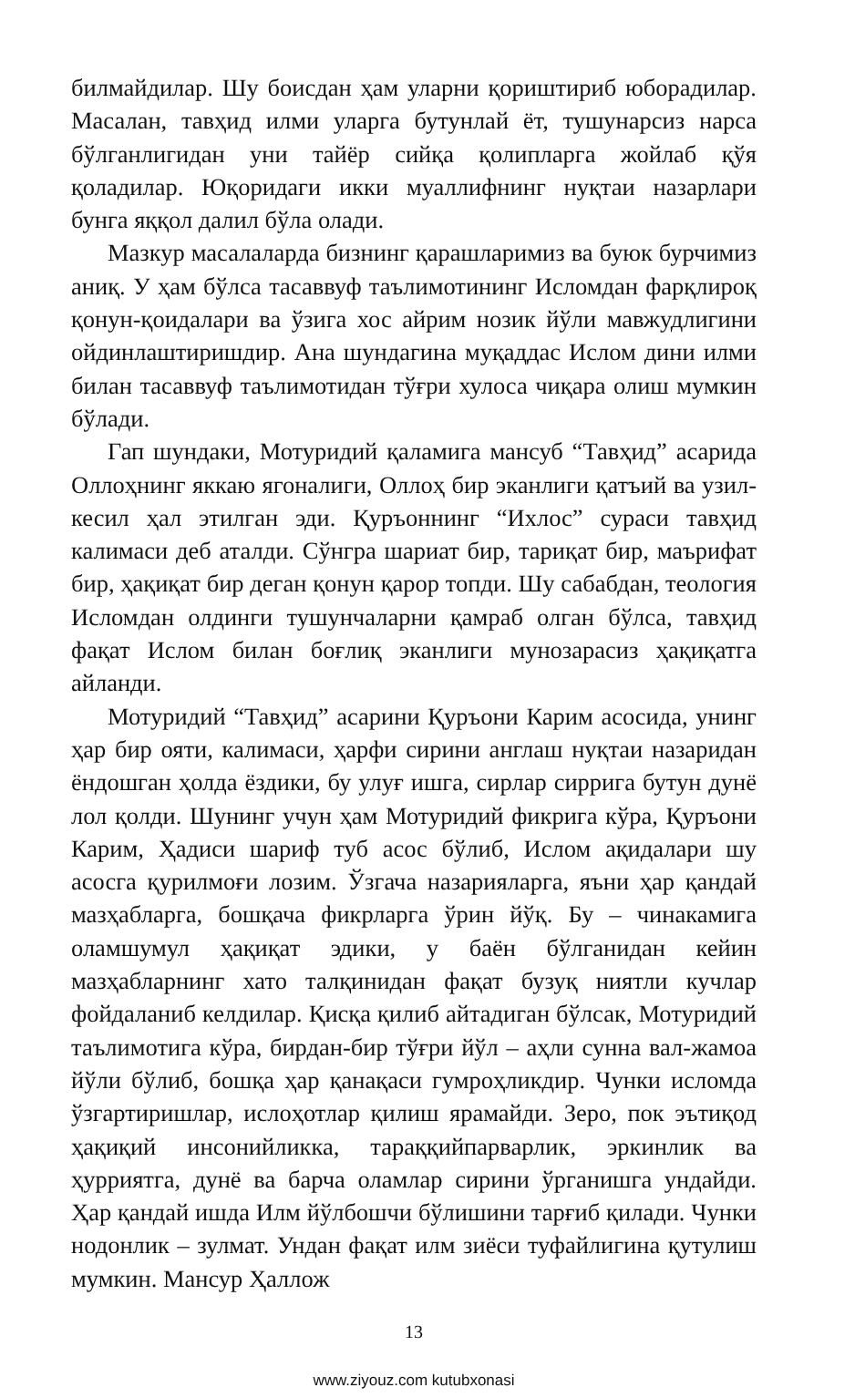билмайдилар. Шу боисдан ҳам уларни қориштириб юборадилар. Масалан, тавҳид илми уларга бутунлай ёт, тушунарсиз нарса бўлганлигидан уни тайёр сийқа қолипларга жойлаб қўя қоладилар. Юқоридаги икки муаллифнинг нуқтаи назарлари бунга яққол далил бўла олади.
Мазкур масалаларда бизнинг қарашларимиз ва буюк бурчимиз аниқ. У ҳам бўлса тасаввуф таълимотининг Исломдан фарқлироқ қонун-қоидалари ва ўзига хос айрим нозик йўли мавжудлигини ойдинлаштиришдир. Ана шундагина муқаддас Ислом дини илми билан тасаввуф таълимотидан тўғри хулоса чиқара олиш мумкин бўлади.
Гап шундаки, Мотуридий қаламига мансуб “Тавҳид” асарида Оллоҳнинг яккаю ягоналиги, Оллоҳ бир эканлиги қатъий ва узил-кесил ҳал этилган эди. Қуръоннинг “Ихлос” сураси тавҳид калимаси деб аталди. Сўнгра шариат бир, тариқат бир, маърифат бир, ҳақиқат бир деган қонун қарор топди. Шу сабабдан, теология Исломдан олдинги тушунчаларни қамраб олган бўлса, тавҳид фақат Ислом билан боғлиқ эканлиги мунозарасиз ҳақиқатга айланди.
Мотуридий “Тавҳид” асарини Қуръони Карим асосида, унинг ҳар бир ояти, калимаси, ҳарфи сирини англаш нуқтаи назаридан ёндошган ҳолда ёздики, бу улуғ ишга, сирлар сиррига бутун дунё лол қолди. Шунинг учун ҳам Мотуридий фикрига кўра, Қуръони Карим, Ҳадиси шариф туб асос бўлиб, Ислом ақидалари шу асосга қурилмоғи лозим. Ўзгача назарияларга, яъни ҳар қандай мазҳабларга, бошқача фикрларга ўрин йўқ. Бу – чинакамига оламшумул ҳақиқат эдики, у баён бўлганидан кейин мазҳабларнинг хато талқинидан фақат бузуқ ниятли кучлар фойдаланиб келдилар. Қисқа қилиб айтадиган бўлсак, Мотуридий таълимотига кўра, бирдан-бир тўғри йўл – аҳли сунна вал-жамоа йўли бўлиб, бошқа ҳар қанақаси гумроҳликдир. Чунки исломда ўзгартиришлар, ислоҳотлар қилиш ярамайди. Зеро, пок эътиқод ҳақиқий инсонийликка, тараққийпарварлик, эркинлик ва ҳурриятга, дунё ва барча оламлар сирини ўрганишга ундайди. Ҳар қандай ишда Илм йўлбошчи бўлишини тарғиб қилади. Чунки нодонлик – зулмат. Ундан фақат илм зиёси туфайлигина қутулиш мумкин. Мансур Ҳаллож
13
www.ziyouz.com kutubxonasi